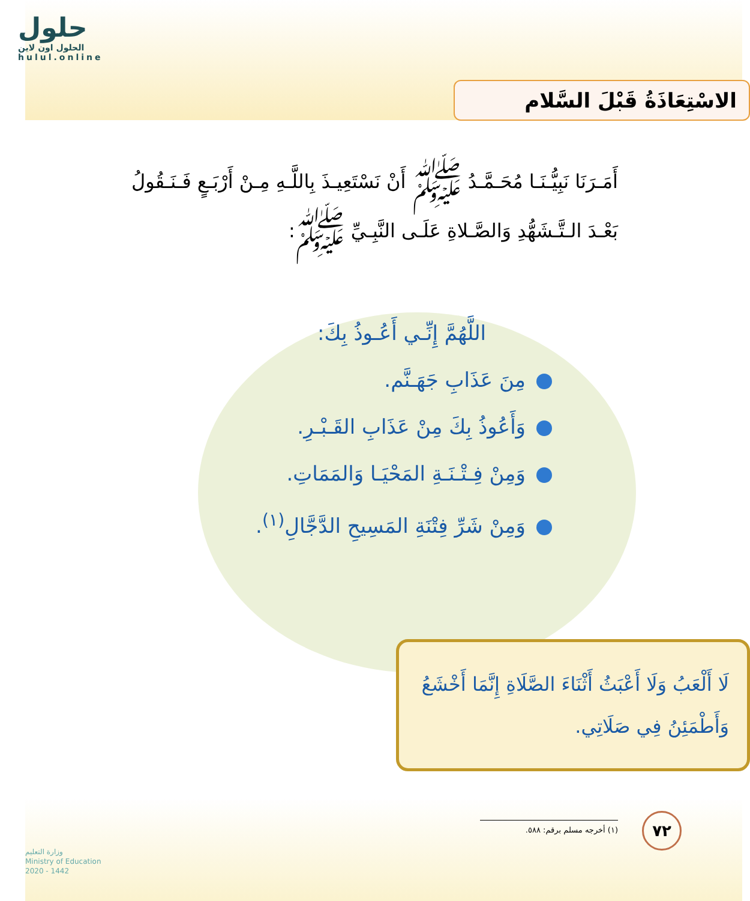حلول
الحلول اون لاين
hulul.online
الاسْتِعَاذَةُ قَبْلَ السَّلام
أَمَـرَنَا نَبِيُّـنَـا مُحَـمَّـدُ ﷺ أَنْ نَسْتَعِيـذَ بِاللَّـهِ مِـنْ أَرْبَـعٍ فَـنَـقُولُ بَعْـدَ الـتَّـشَهُّدِ وَالصَّـلاةِ عَلَـى النَّبِـيِّ ﷺ:
اللَّهُمَّ إِنِّـي أَعُـوذُ بِكَ:
مِنَ عَذَابِ جَهَـنَّم.
وَأَعُوذُ بِكَ مِنْ عَذَابِ القَـبْـرِ.
وَمِنْ فِـتْـنَـةِ المَحْيَـا وَالمَمَاتِ.
وَمِنْ شَرِّ فِتْنَةِ المَسِيحِ الدَّجَّالِ<sup>(١)</sup>.
لَا أَلْعَبُ وَلَا أَعْبَثُ أَثْنَاءَ الصَّلَاةِ إِنَّمَا أَخْشَعُ وَأَطْمَئِنُ فِي صَلَاتِي.
(١) أخرجه مسلم برقم: ٥٨٨. ٧٢
وزارة التعليم
Ministry of Education
2020 - 1442